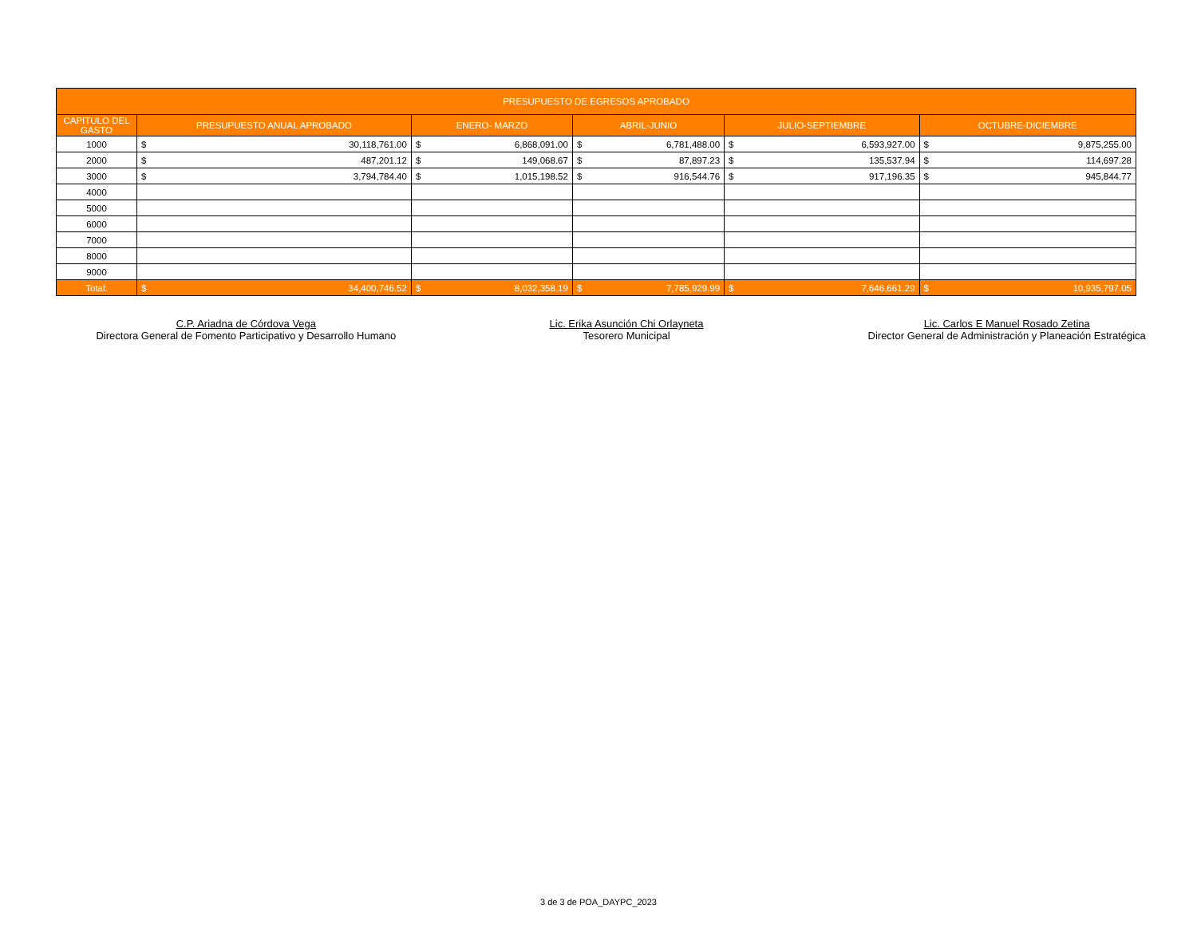| PRESUPUESTO DE EGRESOS APROBADO | | | | | | | | | | |
| --- | --- | --- | --- | --- | --- | --- | --- | --- | --- | --- |
| CAPITULO DEL GASTO | PRESUPUESTO ANUAL APROBADO | | ENERO- MARZO | | ABRIL-JUNIO | | JULIO-SEPTIEMBRE | | OCTUBRE-DICIEMBRE | |
| 1000 | $ | 30,118,761.00 | $ | 6,868,091.00 | $ | 6,781,488.00 | $ | 6,593,927.00 | $ | 9,875,255.00 |
| 2000 | $ | 487,201.12 | $ | 149,068.67 | $ | 87,897.23 | $ | 135,537.94 | $ | 114,697.28 |
| 3000 | $ | 3,794,784.40 | $ | 1,015,198.52 | $ | 916,544.76 | $ | 917,196.35 | $ | 945,844.77 |
| 4000 | | | | | | | | | | |
| 5000 | | | | | | | | | | |
| 6000 | | | | | | | | | | |
| 7000 | | | | | | | | | | |
| 8000 | | | | | | | | | | |
| 9000 | | | | | | | | | | |
| Total: | $ | 34,400,746.52 | $ | 8,032,358.19 | $ | 7,785,929.99 | $ | 7,646,661.29 | $ | 10,935,797.05 |
C.P. Ariadna de Córdova Vega
Directora General de Fomento Participativo y Desarrollo Humano
Lic. Erika Asunción Chi Orlayneta
Tesorero Municipal
Lic. Carlos E Manuel Rosado Zetina
Director General de Administración y Planeación Estratégica
3 de 3 de POA_DAYPC_2023